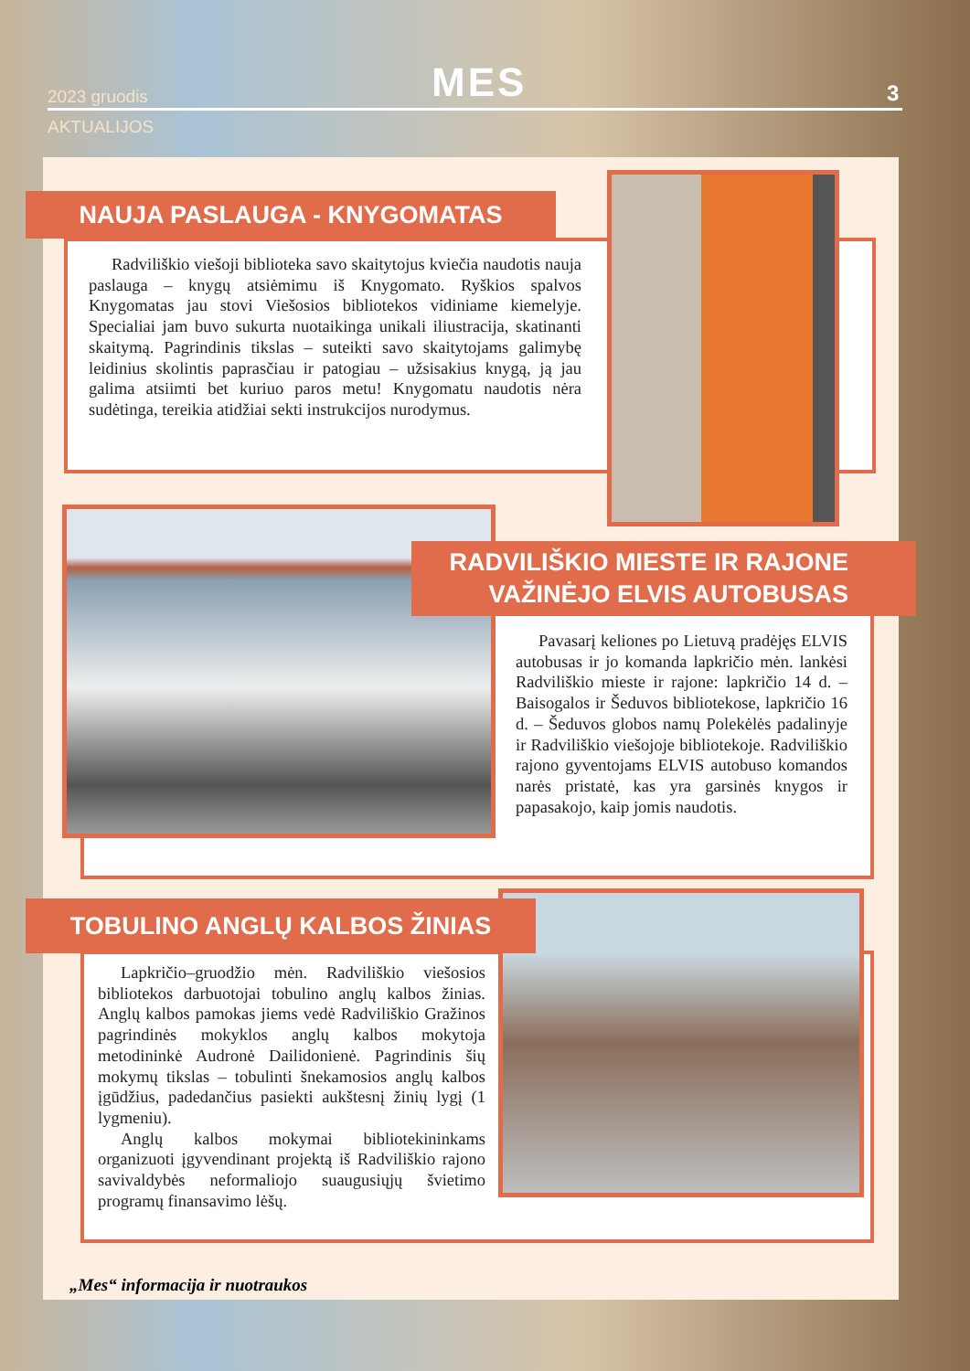2023 gruodis MES 3
AKTUALIJOS
NAUJA PASLAUGA - KNYGOMATAS
Radviliškio viešoji biblioteka savo skaitytojus kviečia naudotis nauja paslauga – knygų atsiėmimu iš Knygomato. Ryškios spalvos Knygomatas jau stovi Viešosios bibliotekos vidiniame kiemelyje. Specialiai jam buvo sukurta nuotaikinga unikali iliustracija, skatinanti skaitymą. Pagrindinis tikslas – suteikti savo skaitytojams galimybę leidinius skolintis paprasčiau ir patogiau – užsisakius knygą, ją jau galima atsiimti bet kuriuo paros metu! Knygomatu naudotis nėra sudėtinga, tereikia atidžiai sekti instrukcijos nurodymus.
RADVILIŠKIO MIESTE IR RAJONE
VAŽINĖJO ELVIS AUTOBUSAS
Pavasarį keliones po Lietuvą pradėjęs ELVIS autobusas ir jo komanda lapkričio mėn. lankėsi Radviliškio mieste ir rajone: lapkričio 14 d. – Baisogalos ir Šeduvos bibliotekose, lapkričio 16 d. – Šeduvos globos namų Polekėlės padalinyje ir Radviliškio viešojoje bibliotekoje. Radviliškio rajono gyventojams ELVIS autobuso komandos narės pristatė, kas yra garsinės knygos ir papasakojo, kaip jomis naudotis.
TOBULINO ANGLŲ KALBOS ŽINIAS
Lapkričio–gruodžio mėn. Radviliškio viešosios bibliotekos darbuotojai tobulino anglų kalbos žinias. Anglų kalbos pamokas jiems vedė Radviliškio Gražinos pagrindinės mokyklos anglų kalbos mokytoja metodininkė Audronė Dailidonienė. Pagrindinis šių mokymų tikslas – tobulinti šnekamosios anglų kalbos įgūdžius, padedančius pasiekti aukštesnį žinių lygį (1 lygmeniu).
Anglų kalbos mokymai bibliotekininkams organizuoti įgyvendinant projektą iš Radviliškio rajono savivaldybės neformaliojo suaugusiųjų švietimo programų finansavimo lėšų.
„Mes“ informacija ir nuotraukos